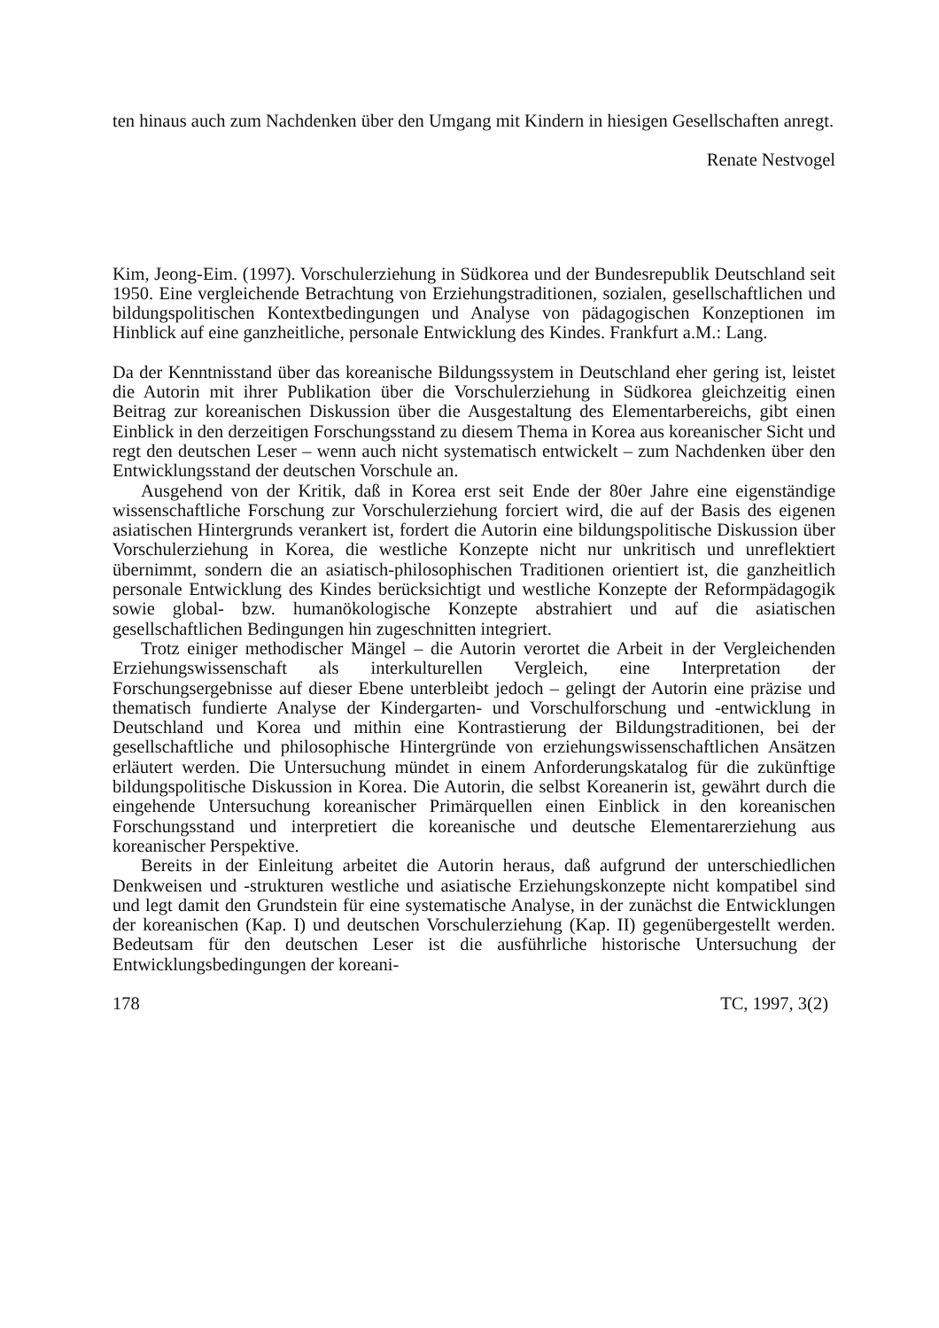ten hinaus auch zum Nachdenken über den Umgang mit Kindern in hiesigen Gesellschaften anregt.
Renate Nestvogel
Kim, Jeong-Eim. (1997). Vorschulerziehung in Südkorea und der Bundesrepublik Deutschland seit 1950. Eine vergleichende Betrachtung von Erziehungstraditionen, sozialen, gesellschaftlichen und bildungspolitischen Kontextbedingungen und Analyse von pädagogischen Konzeptionen im Hinblick auf eine ganzheitliche, personale Entwicklung des Kindes. Frankfurt a.M.: Lang.
Da der Kenntnisstand über das koreanische Bildungssystem in Deutschland eher gering ist, leistet die Autorin mit ihrer Publikation über die Vorschulerziehung in Südkorea gleichzeitig einen Beitrag zur koreanischen Diskussion über die Ausgestaltung des Elementarbereichs, gibt einen Einblick in den derzeitigen Forschungsstand zu diesem Thema in Korea aus koreanischer Sicht und regt den deutschen Leser – wenn auch nicht systematisch entwickelt – zum Nachdenken über den Entwicklungsstand der deutschen Vorschule an.
Ausgehend von der Kritik, daß in Korea erst seit Ende der 80er Jahre eine eigenständige wissenschaftliche Forschung zur Vorschulerziehung forciert wird, die auf der Basis des eigenen asiatischen Hintergrunds verankert ist, fordert die Autorin eine bildungspolitische Diskussion über Vorschulerziehung in Korea, die westliche Konzepte nicht nur unkritisch und unreflektiert übernimmt, sondern die an asiatisch-philosophischen Traditionen orientiert ist, die ganzheitlich personale Entwicklung des Kindes berücksichtigt und westliche Konzepte der Reformpädagogik sowie global- bzw. humanökologische Konzepte abstrahiert und auf die asiatischen gesellschaftlichen Bedingungen hin zugeschnitten integriert.
Trotz einiger methodischer Mängel – die Autorin verortet die Arbeit in der Vergleichenden Erziehungswissenschaft als interkulturellen Vergleich, eine Interpretation der Forschungsergebnisse auf dieser Ebene unterbleibt jedoch – gelingt der Autorin eine präzise und thematisch fundierte Analyse der Kindergarten- und Vorschulforschung und -entwicklung in Deutschland und Korea und mithin eine Kontrastierung der Bildungstraditionen, bei der gesellschaftliche und philosophische Hintergründe von erziehungswissenschaftlichen Ansätzen erläutert werden. Die Untersuchung mündet in einem Anforderungskatalog für die zukünftige bildungspolitische Diskussion in Korea. Die Autorin, die selbst Koreanerin ist, gewährt durch die eingehende Untersuchung koreanischer Primärquellen einen Einblick in den koreanischen Forschungsstand und interpretiert die koreanische und deutsche Elementarerziehung aus koreanischer Perspektive.
Bereits in der Einleitung arbeitet die Autorin heraus, daß aufgrund der unterschiedlichen Denkweisen und -strukturen westliche und asiatische Erziehungskonzepte nicht kompatibel sind und legt damit den Grundstein für eine systematische Analyse, in der zunächst die Entwicklungen der koreanischen (Kap. I) und deutschen Vorschulerziehung (Kap. II) gegenübergestellt werden. Bedeutsam für den deutschen Leser ist die ausführliche historische Untersuchung der Entwicklungsbedingungen der koreani-
178 TC, 1997, 3(2)